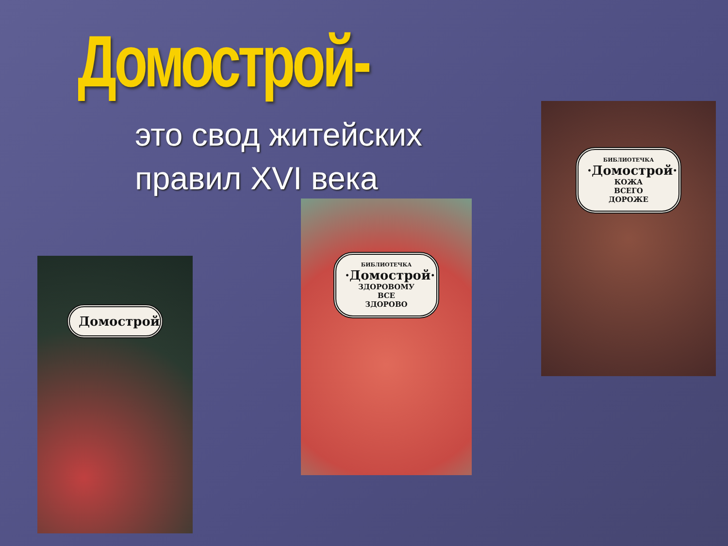Домострой-
это свод житейских
правил XVI века
Домострой
БИБЛИОТЕЧКА
·Домострой·
ЗДОРОВОМУ
ВСЕ
ЗДОРОВО
БИБЛИОТЕЧКА
·Домострой·
КОЖА
ВСЕГО
ДОРОЖЕ